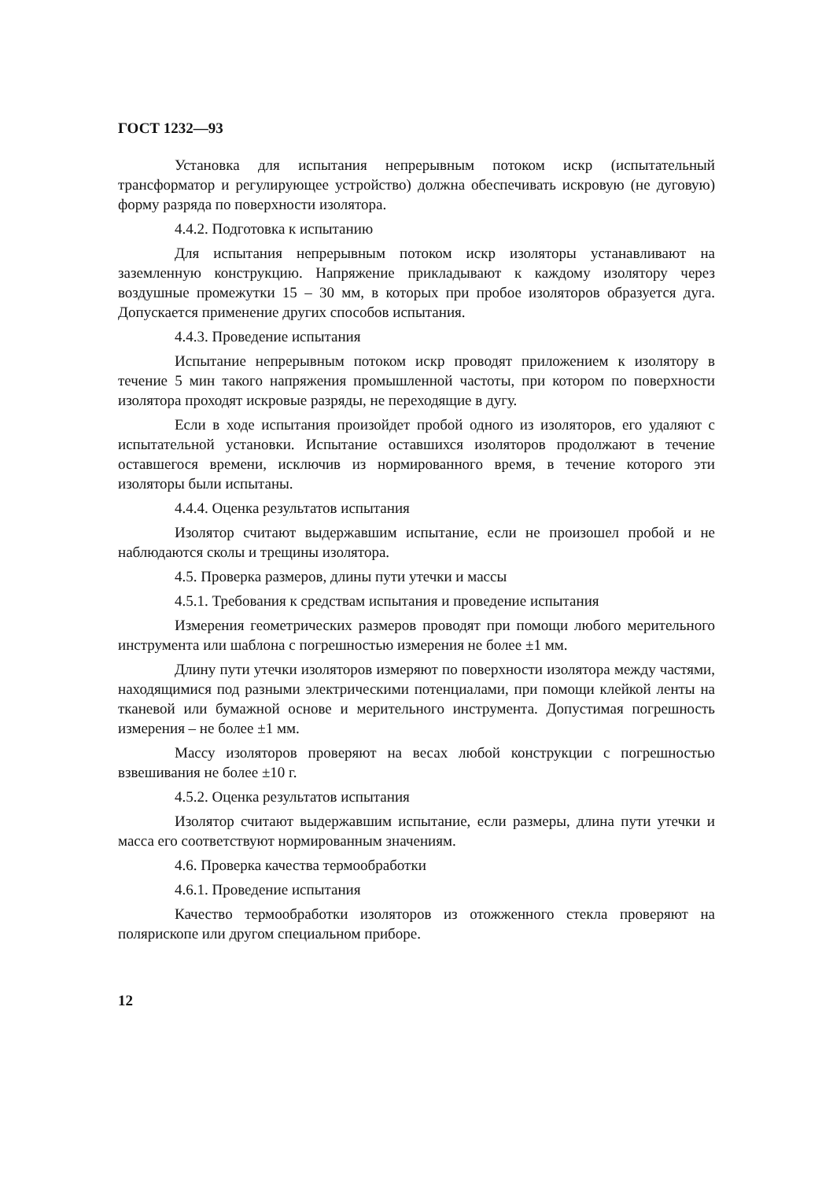ГОСТ 1232—93
Установка для испытания непрерывным потоком искр (испытательный трансформатор и регулирующее устройство) должна обеспечивать искровую (не дуговую) форму разряда по поверхности изолятора.
4.4.2. Подготовка к испытанию
Для испытания непрерывным потоком искр изоляторы устанавливают на заземленную конструкцию. Напряжение прикладывают к каждому изолятору через воздушные промежутки 15 – 30 мм, в которых при пробое изоляторов образуется дуга. Допускается применение других способов испытания.
4.4.3. Проведение испытания
Испытание непрерывным потоком искр проводят приложением к изолятору в течение 5 мин такого напряжения промышленной частоты, при котором по поверхности изолятора проходят искровые разряды, не переходящие в дугу.
Если в ходе испытания произойдет пробой одного из изоляторов, его удаляют с испытательной установки. Испытание оставшихся изоляторов продолжают в течение оставшегося времени, исключив из нормированного время, в течение которого эти изоляторы были испытаны.
4.4.4. Оценка результатов испытания
Изолятор считают выдержавшим испытание, если не произошел пробой и не наблюдаются сколы и трещины изолятора.
4.5. Проверка размеров, длины пути утечки и массы
4.5.1. Требования к средствам испытания и проведение испытания
Измерения геометрических размеров проводят при помощи любого мерительного инструмента или шаблона с погрешностью измерения не более ±1 мм.
Длину пути утечки изоляторов измеряют по поверхности изолятора между частями, находящимися под разными электрическими потенциалами, при помощи клейкой ленты на тканевой или бумажной основе и мерительного инструмента. Допустимая погрешность измерения – не более ±1 мм.
Массу изоляторов проверяют на весах любой конструкции с погрешностью взвешивания не более ±10 г.
4.5.2. Оценка результатов испытания
Изолятор считают выдержавшим испытание, если размеры, длина пути утечки и масса его соответствуют нормированным значениям.
4.6. Проверка качества термообработки
4.6.1. Проведение испытания
Качество термообработки изоляторов из отожженного стекла проверяют на полярископе или другом специальном приборе.
12